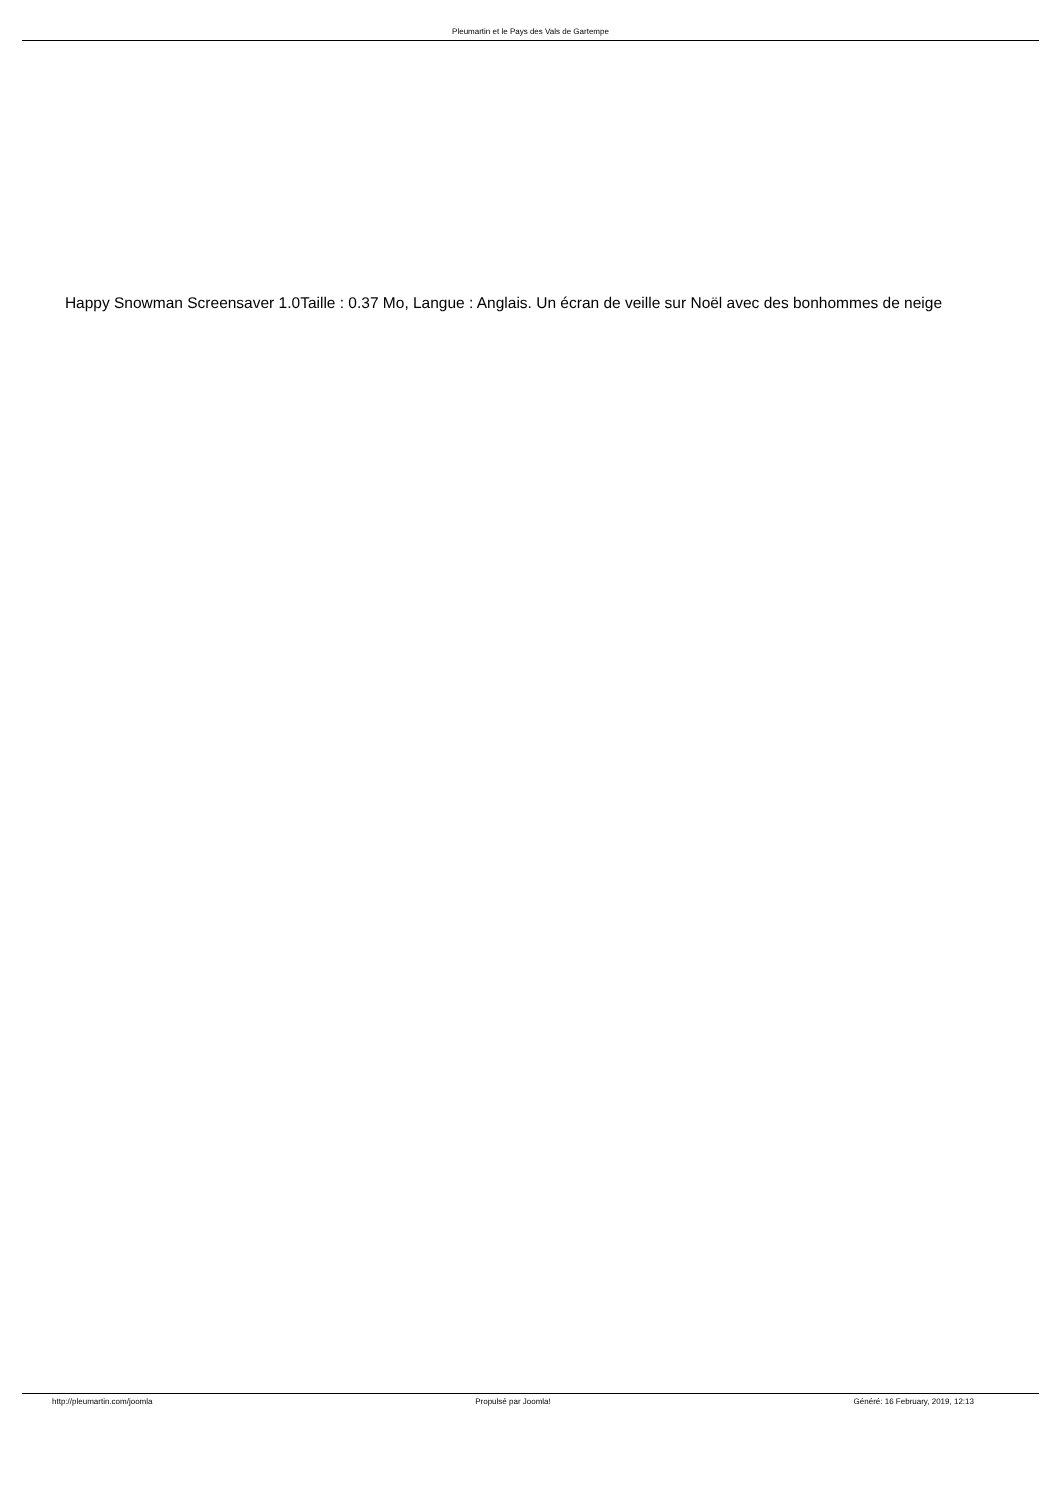Pleumartin et le Pays des Vals de Gartempe
Happy Snowman Screensaver 1.0Taille : 0.37 Mo, Langue : Anglais. Un écran de veille sur Noël avec des bonhommes de neige
http://pleumartin.com/joomla Propulsé par Joomla! Généré: 16 February, 2019, 12:13